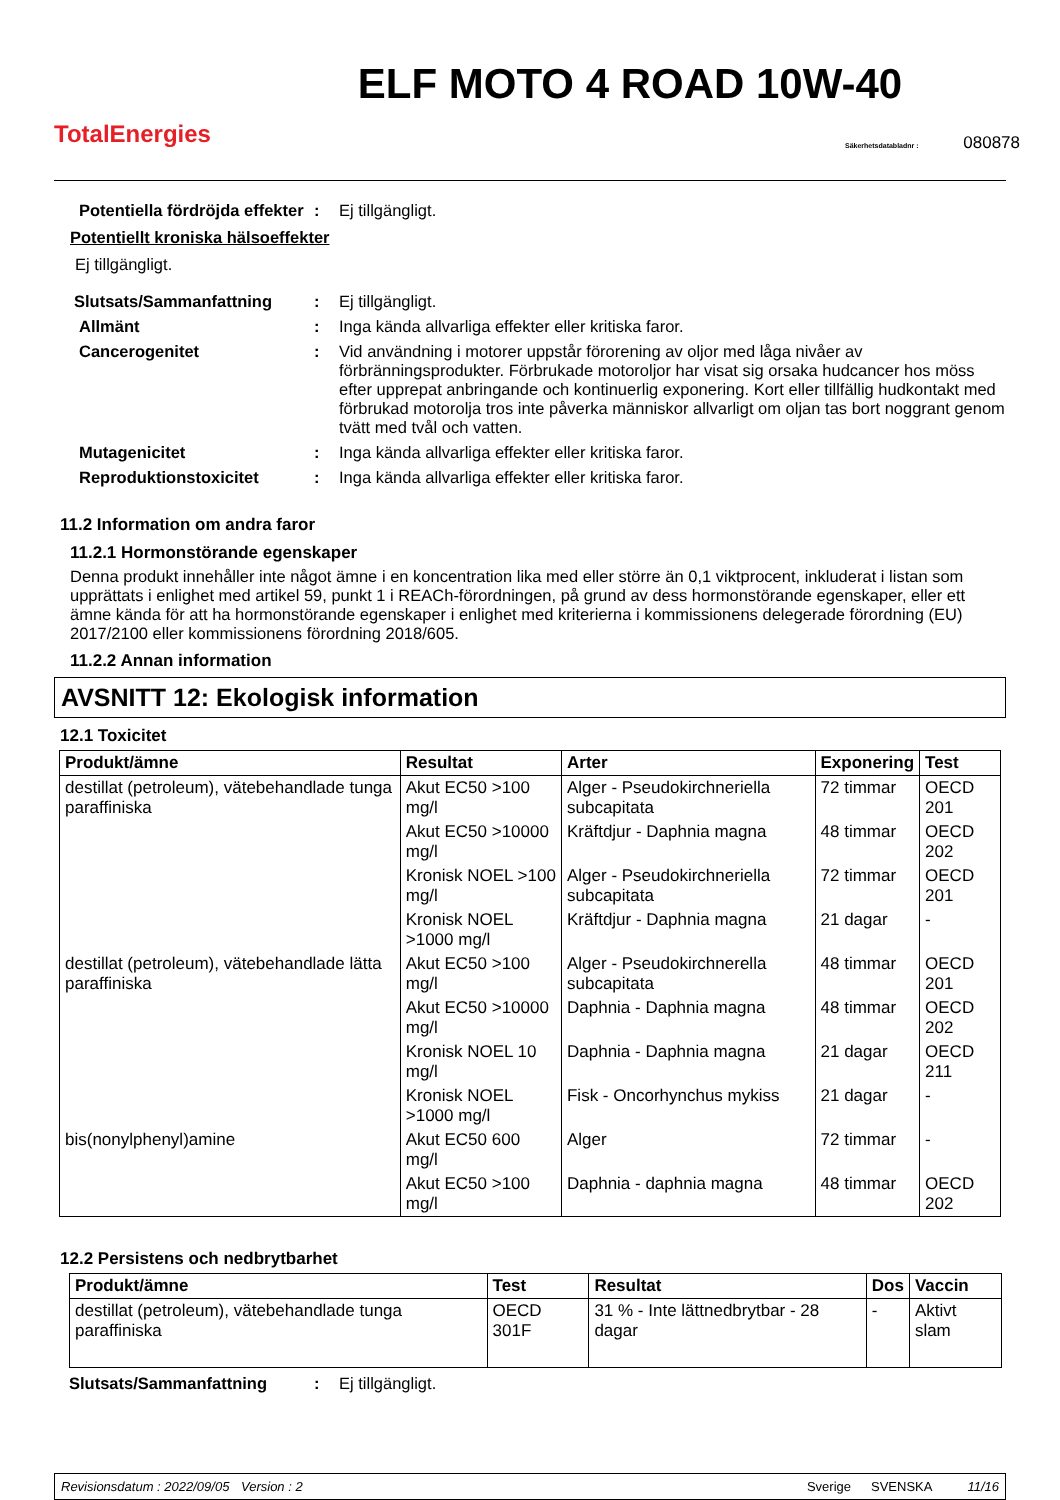TotalEnergies
ELF MOTO 4 ROAD 10W-40
Säkerhetsdatabladnr : 080878
Potentiella fördröjda effekter
: Ej tillgängligt.
Potentiellt kroniska hälsoeffekter
Ej tillgängligt.
Slutsats/Sammanfattning : Ej tillgängligt.
Allmänt : Inga kända allvarliga effekter eller kritiska faror.
Cancerogenitet : Vid användning i motorer uppstår förorening av oljor med låga nivåer av förbränningsprodukter. Förbrukade motoroljor har visat sig orsaka hudcancer hos möss efter upprepat anbringande och kontinuerlig exponering. Kort eller tillfällig hudkontakt med förbrukad motorolja tros inte påverka människor allvarligt om oljan tas bort noggrant genom tvätt med tvål och vatten.
Mutagenicitet : Inga kända allvarliga effekter eller kritiska faror.
Reproduktionstoxicitet : Inga kända allvarliga effekter eller kritiska faror.
11.2 Information om andra faror
11.2.1 Hormonstörande egenskaper
Denna produkt innehåller inte något ämne i en koncentration lika med eller större än 0,1 viktprocent, inkluderat i listan som upprättats i enlighet med artikel 59, punkt 1 i REACh-förordningen, på grund av dess hormonstörande egenskaper, eller ett ämne kända för att ha hormonstörande egenskaper i enlighet med kriterierna i kommissionens delegerade förordning (EU) 2017/2100 eller kommissionens förordning 2018/605.
11.2.2 Annan information
AVSNITT 12: Ekologisk information
12.1 Toxicitet
| Produkt/ämne | Resultat | Arter | Exponering | Test |
| --- | --- | --- | --- | --- |
| destillat (petroleum), vätebehandlade tunga paraffiniska | Akut EC50 >100 mg/l | Alger - Pseudokirchneriella subcapitata | 72 timmar | OECD 201 |
| | Akut EC50 >10000 mg/l | Kräftdjur - Daphnia magna | 48 timmar | OECD 202 |
| | Kronisk NOEL >100 mg/l | Alger - Pseudokirchneriella subcapitata | 72 timmar | OECD 201 |
| | Kronisk NOEL >1000 mg/l | Kräftdjur - Daphnia magna | 21 dagar | - |
| destillat (petroleum), vätebehandlade lätta paraffiniska | Akut EC50 >100 mg/l | Alger - Pseudokirchnerella subcapitata | 48 timmar | OECD 201 |
| | Akut EC50 >10000 mg/l | Daphnia - Daphnia magna | 48 timmar | OECD 202 |
| | Kronisk NOEL 10 mg/l | Daphnia - Daphnia magna | 21 dagar | OECD 211 |
| | Kronisk NOEL >1000 mg/l | Fisk - Oncorhynchus mykiss | 21 dagar | - |
| bis(nonylphenyl)amine | Akut EC50 600 mg/l | Alger | 72 timmar | - |
| | Akut EC50 >100 mg/l | Daphnia - daphnia magna | 48 timmar | OECD 202 |
12.2 Persistens och nedbrytbarhet
| Produkt/ämne | Test | Resultat | Dos | Vaccin |
| --- | --- | --- | --- | --- |
| destillat (petroleum), vätebehandlade tunga paraffiniska | OECD 301F | 31 % - Inte lättnedbrytbar - 28 dagar | - | Aktivt slam |
Slutsats/Sammanfattning : Ej tillgängligt.
Revisionsdatum : 2022/09/05 Version : 2 Sverige SVENSKA 11/16